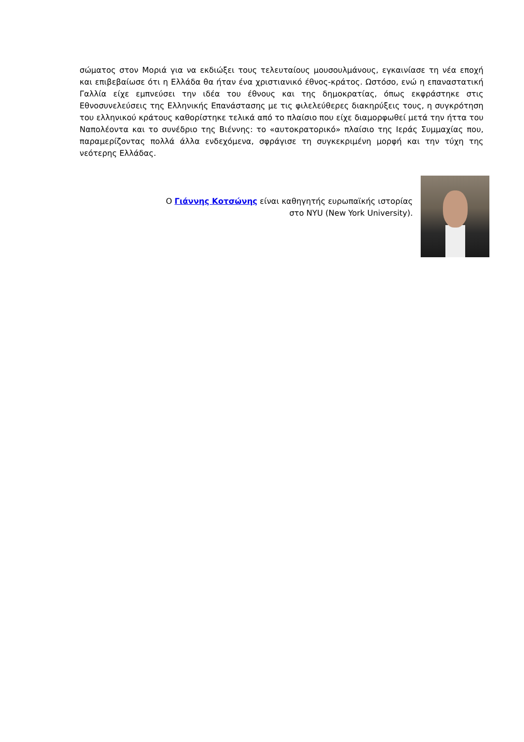σώματος στον Μοριά για να εκδιώξει τους τελευταίους μουσουλμάνους, εγκαινίασε τη νέα εποχή και επιβεβαίωσε ότι η Ελλάδα θα ήταν ένα χριστιανικό έθνος-κράτος. Ωστόσο, ενώ η επαναστατική Γαλλία είχε εμπνεύσει την ιδέα του έθνους και της δημοκρατίας, όπως εκφράστηκε στις Εθνοσυνελεύσεις της Ελληνικής Επανάστασης με τις φιλελεύθερες διακηρύξεις τους, η συγκρότηση του ελληνικού κράτους καθορίστηκε τελικά από το πλαίσιο που είχε διαμορφωθεί μετά την ήττα του Ναπολέοντα και το συνέδριο της Βιέννης: το «αυτοκρατορικό» πλαίσιο της Ιεράς Συμμαχίας που, παραμερίζοντας πολλά άλλα ενδεχόμενα, σφράγισε τη συγκεκριμένη μορφή και την τύχη της νεότερης Ελλάδας.
Ο Γιάννης Κοτσώνης είναι καθηγητής ευρωπαϊκής ιστορίας
στο NYU (New York University).